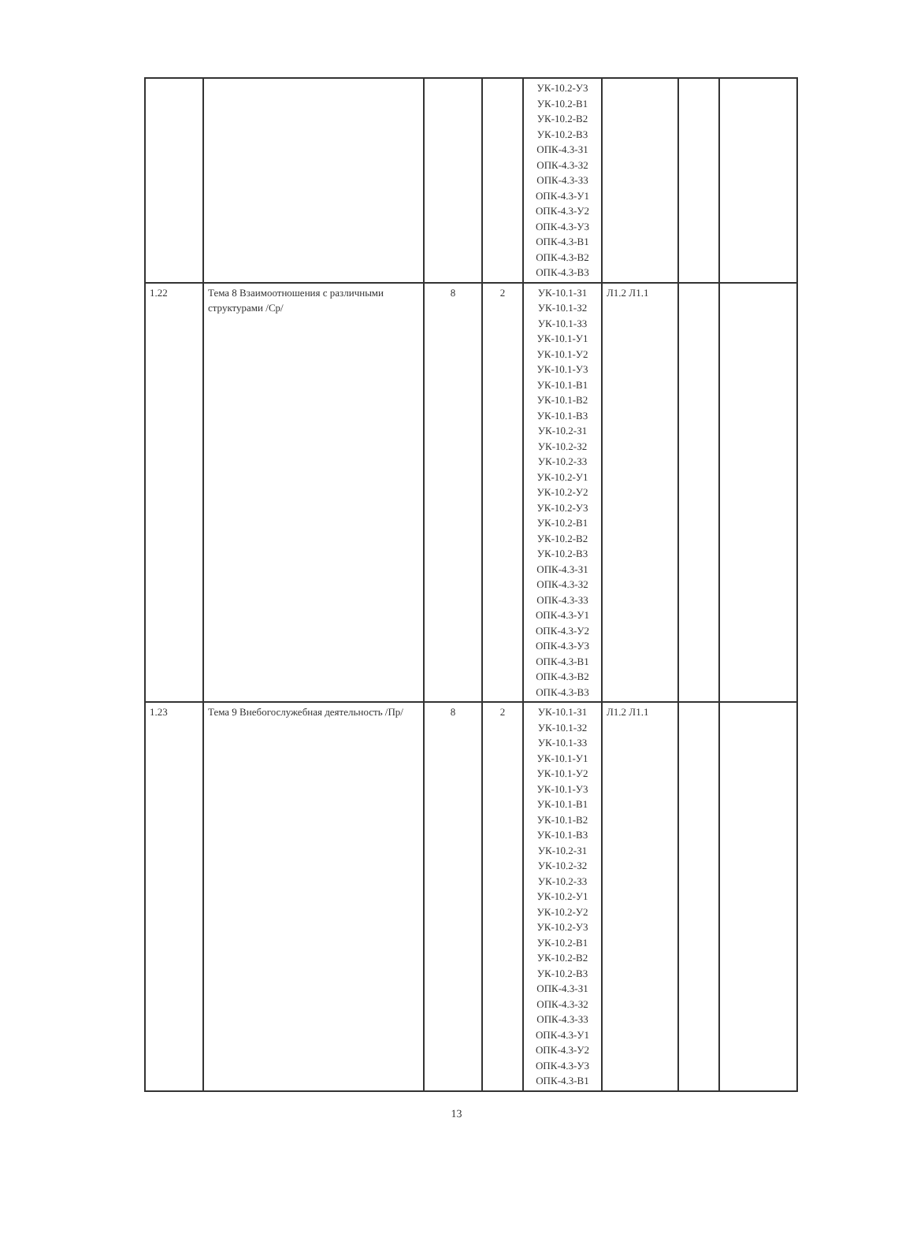| | | | | УК-10.2-У3 УК-10.2-В1 УК-10.2-В2 УК-10.2-В3 ОПК-4.3-З1 ОПК-4.3-З2 ОПК-4.3-З3 ОПК-4.3-У1 ОПК-4.3-У2 ОПК-4.3-У3 ОПК-4.3-В1 ОПК-4.3-В2 ОПК-4.3-В3 | | | |
| 1.22 | Тема 8 Взаимоотношения с различными структурами /Ср/ | 8 | 2 | УК-10.1-З1 УК-10.1-З2 УК-10.1-З3 УК-10.1-У1 УК-10.1-У2 УК-10.1-У3 УК-10.1-В1 УК-10.1-В2 УК-10.1-В3 УК-10.2-З1 УК-10.2-З2 УК-10.2-З3 УК-10.2-У1 УК-10.2-У2 УК-10.2-У3 УК-10.2-В1 УК-10.2-В2 УК-10.2-В3 ОПК-4.3-З1 ОПК-4.3-З2 ОПК-4.3-З3 ОПК-4.3-У1 ОПК-4.3-У2 ОПК-4.3-У3 ОПК-4.3-В1 ОПК-4.3-В2 ОПК-4.3-В3 | Л1.2 Л1.1 | | |
| 1.23 | Тема 9 Внебогослужебная деятельность /Пр/ | 8 | 2 | УК-10.1-З1 УК-10.1-З2 УК-10.1-З3 УК-10.1-У1 УК-10.1-У2 УК-10.1-У3 УК-10.1-В1 УК-10.1-В2 УК-10.1-В3 УК-10.2-З1 УК-10.2-З2 УК-10.2-З3 УК-10.2-У1 УК-10.2-У2 УК-10.2-У3 УК-10.2-В1 УК-10.2-В2 УК-10.2-В3 ОПК-4.3-З1 ОПК-4.3-З2 ОПК-4.3-З3 ОПК-4.3-У1 ОПК-4.3-У2 ОПК-4.3-У3 ОПК-4.3-В1 | Л1.2 Л1.1 | | |
13